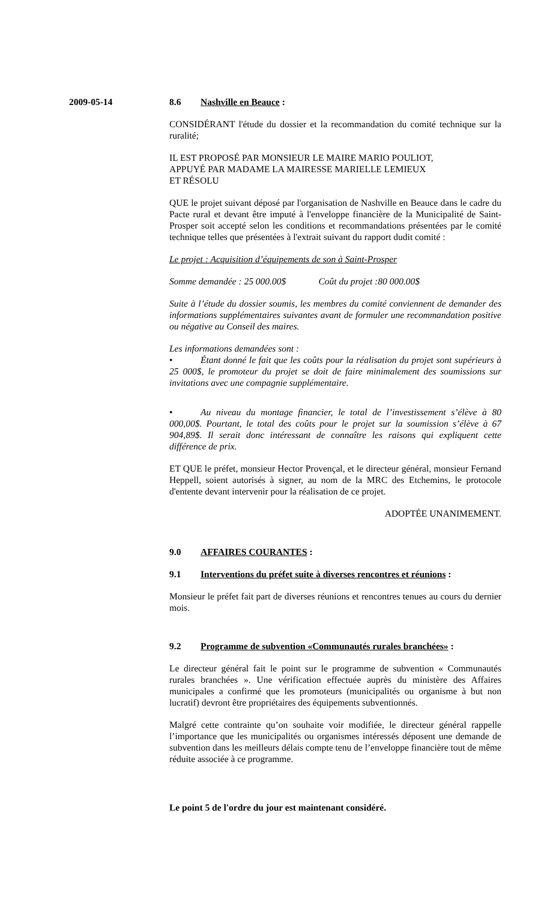2009-05-14 8.6 Nashville en Beauce :
CONSIDÉRANT l'étude du dossier et la recommandation du comité technique sur la ruralité;
IL EST PROPOSÉ PAR MONSIEUR LE MAIRE MARIO POULIOT,
APPUYÉ PAR MADAME LA MAIRESSE MARIELLE LEMIEUX
ET RÉSOLU
QUE le projet suivant déposé par l'organisation de Nashville en Beauce dans le cadre du Pacte rural et devant être imputé à l'enveloppe financière de la Municipalité de Saint-Prosper soit accepté selon les conditions et recommandations présentées par le comité technique telles que présentées à l'extrait suivant du rapport dudit comité :
Le projet : Acquisition d’équipements de son à Saint-Prosper
Somme demandée : 25 000.00$ Coût du projet :80 000.00$
Suite à l’étude du dossier soumis, les membres du comité conviennent de demander des informations supplémentaires suivantes avant de formuler une recommandation positive ou négative au Conseil des maires.
Les informations demandées sont :
• Étant donné le fait que les coûts pour la réalisation du projet sont supérieurs à 25 000$, le promoteur du projet se doit de faire minimalement des soumissions sur invitations avec une compagnie supplémentaire.
• Au niveau du montage financier, le total de l’investissement s’élève à 80 000,00$. Pourtant, le total des coûts pour le projet sur la soumission s’élève à 67 904,89$. Il serait donc intéressant de connaître les raisons qui expliquent cette différence de prix.
ET QUE le préfet, monsieur Hector Provençal, et le directeur général, monsieur Fernand Heppell, soient autorisés à signer, au nom de la MRC des Etchemins, le protocole d'entente devant intervenir pour la réalisation de ce projet.
ADOPTÉE UNANIMEMENT.
9.0 AFFAIRES COURANTES :
9.1 Interventions du préfet suite à diverses rencontres et réunions :
Monsieur le préfet fait part de diverses réunions et rencontres tenues au cours du dernier mois.
9.2 Programme de subvention «Communautés rurales branchées» :
Le directeur général fait le point sur le programme de subvention « Communautés rurales branchées ». Une vérification effectuée auprès du ministère des Affaires municipales a confirmé que les promoteurs (municipalités ou organisme à but non lucratif) devront être propriétaires des équipements subventionnés.
Malgré cette contrainte qu’on souhaite voir modifiée, le directeur général rappelle l’importance que les municipalités ou organismes intéressés déposent une demande de subvention dans les meilleurs délais compte tenu de l’enveloppe financière tout de même réduite associée à ce programme.
Le point 5 de l'ordre du jour est maintenant considéré.